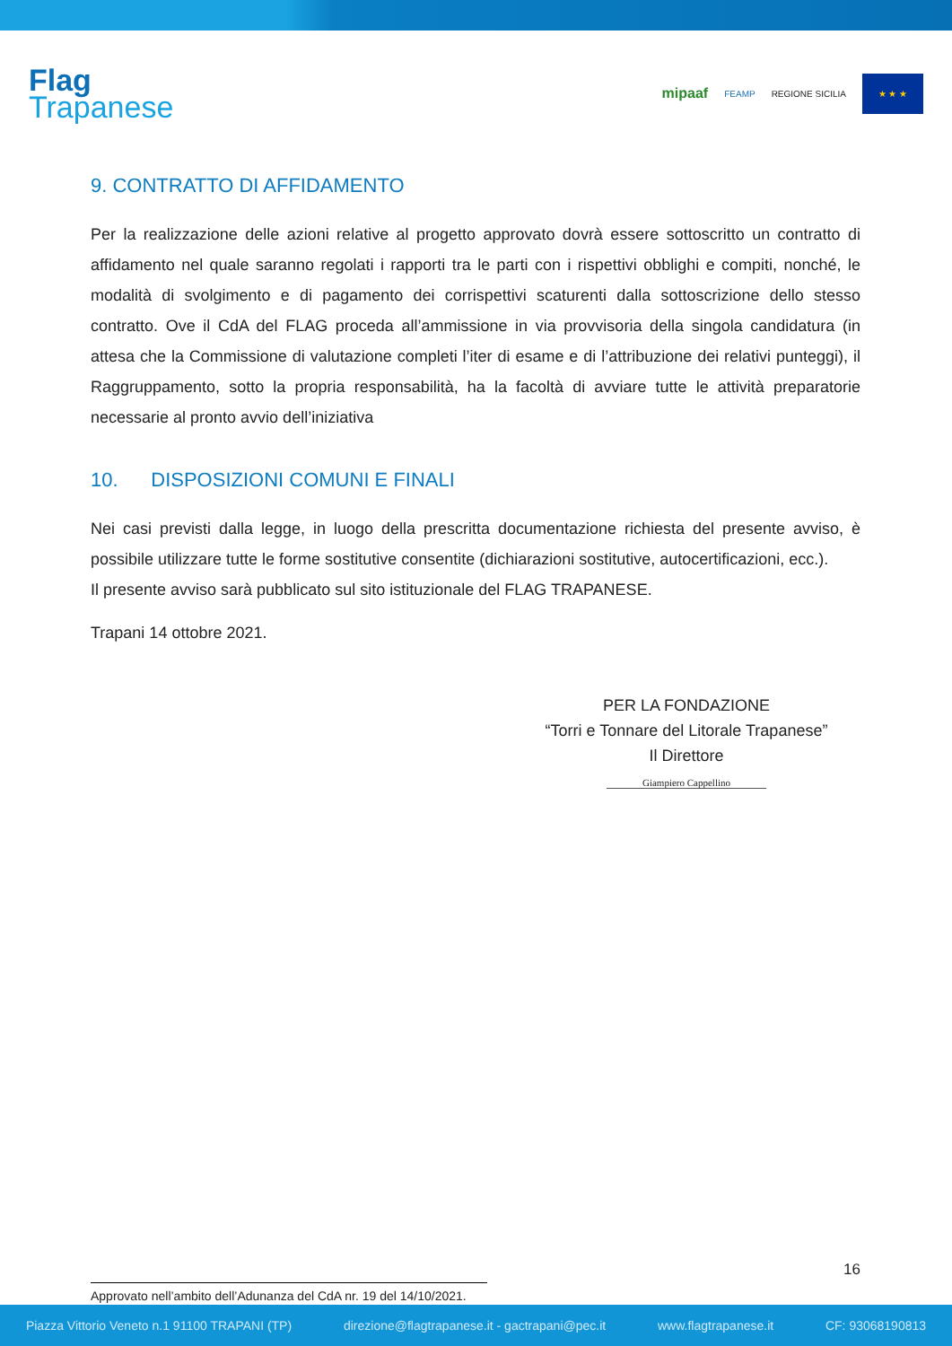Flag
Trapanese
mipaaf FEAMP REGIONE SICILIA
★ ★ ★
9. CONTRATTO DI AFFIDAMENTO
Per la realizzazione delle azioni relative al progetto approvato dovrà essere sottoscritto un contratto di affidamento nel quale saranno regolati i rapporti tra le parti con i rispettivi obblighi e compiti, nonché, le modalità di svolgimento e di pagamento dei corrispettivi scaturenti dalla sottoscrizione dello stesso contratto. Ove il CdA del FLAG proceda all’ammissione in via provvisoria della singola candidatura (in attesa che la Commissione di valutazione completi l’iter di esame e di l’attribuzione dei relativi punteggi), il Raggruppamento, sotto la propria responsabilità, ha la facoltà di avviare tutte le attività preparatorie necessarie al pronto avvio dell’iniziativa
10. DISPOSIZIONI COMUNI E FINALI
Nei casi previsti dalla legge, in luogo della prescritta documentazione richiesta del presente avviso, è possibile utilizzare tutte le forme sostitutive consentite (dichiarazioni sostitutive, autocertificazioni, ecc.).
Il presente avviso sarà pubblicato sul sito istituzionale del FLAG TRAPANESE.
Trapani 14 ottobre 2021.
PER LA FONDAZIONE
“Torri e Tonnare del Litorale Trapanese”
Il Direttore
Giampiero Cappellino
16
Approvato nell’ambito dell’Adunanza del CdA nr. 19 del 14/10/2021.
Piazza Vittorio Veneto n.1 91100 TRAPANI (TP) direzione@flagtrapanese.it - gactrapani@pec.it www.flagtrapanese.it CF: 93068190813